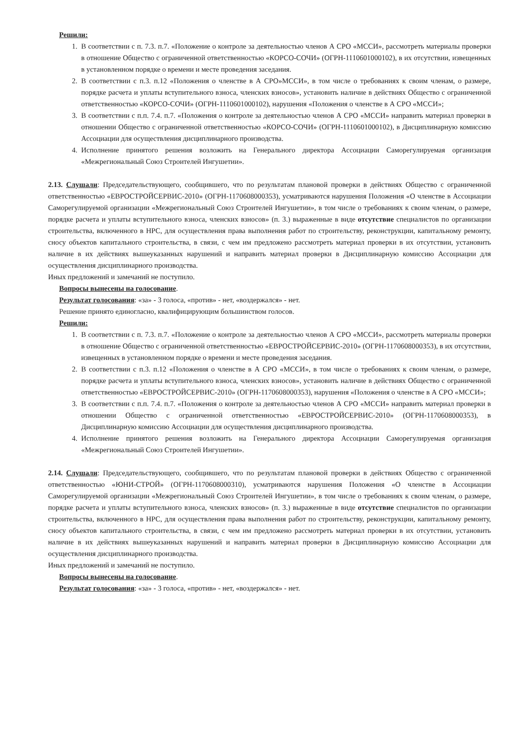Решили:
1. В соответствии с п. 7.3. п.7. «Положение о контроле за деятельностью членов А СРО «МССИ», рассмотреть материалы проверки в отношение Общество с ограниченной ответственностью «КОРСО-СОЧИ» (ОГРН-1110601000102), в их отсутствии, извещенных в установленном порядке о времени и месте проведения заседания.
2. В соответствии с п.3. п.12 «Положения о членстве в А СРО»МССИ», в том числе о требованиях к своим членам, о размере, порядке расчета и уплаты вступительного взноса, членских взносов», установить наличие в действиях Общество с ограниченной ответственностью «КОРСО-СОЧИ» (ОГРН-1110601000102), нарушения «Положения о членстве в А СРО «МССИ»;
3. В соответствии с п.п. 7.4. п.7. «Положения о контроле за деятельностью членов А СРО «МССИ» направить материал проверки в отношении Общество с ограниченной ответственностью «КОРСО-СОЧИ» (ОГРН-1110601000102), в Дисциплинарную комиссию Ассоциации для осуществления дисциплинарного производства.
4. Исполнение принятого решения возложить на Генерального директора Ассоциации Саморегулируемая организация «Межрегиональный Союз Строителей Ингушетии».
2.13. Слушали: Председательствующего, сообщившего, что по результатам плановой проверки в действиях Общество с ограниченной ответственностью «ЕВРОСТРОЙСЕРВИС-2010» (ОГРН-1170608000353), усматриваются нарушения Положения «О членстве в Ассоциации Саморегулируемой организации «Межрегиональный Союз Строителей Ингушетии», в том числе о требованиях к своим членам, о размере, порядке расчета и уплаты вступительного взноса, членских взносов» (п. 3.) выраженные в виде отсутствие специалистов по организации строительства, включенного в НРС, для осуществления права выполнения работ по строительству, реконструкции, капитальному ремонту, сносу объектов капитального строительства, в связи, с чем им предложено рассмотреть материал проверки в их отсутствии, установить наличие в их действиях вышеуказанных нарушений и направить материал проверки в Дисциплинарную комиссию Ассоциации для осуществления дисциплинарного производства.
Иных предложений и замечаний не поступило.
Вопросы вынесены на голосование.
Результат голосования: «за» - 3 голоса, «против» - нет, «воздержался» - нет.
Решение принято единогласно, квалифицирующим большинством голосов.
Решили:
1. В соответствии с п. 7.3. п.7. «Положение о контроле за деятельностью членов А СРО «МССИ», рассмотреть материалы проверки в отношение Общество с ограниченной ответственностью «ЕВРОСТРОЙСЕРВИС-2010» (ОГРН-1170608000353), в их отсутствии, извещенных в установленном порядке о времени и месте проведения заседания.
2. В соответствии с п.3. п.12 «Положения о членстве в А СРО «МССИ», в том числе о требованиях к своим членам, о размере, порядке расчета и уплаты вступительного взноса, членских взносов», установить наличие в действиях Общество с ограниченной ответственностью «ЕВРОСТРОЙСЕРВИС-2010» (ОГРН-1170608000353), нарушения «Положения о членстве в А СРО «МССИ»;
3. В соответствии с п.п. 7.4. п.7. «Положения о контроле за деятельностью членов А СРО «МССИ» направить материал проверки в отношении Общество с ограниченной ответственностью «ЕВРОСТРОЙСЕРВИС-2010» (ОГРН-1170608000353), в Дисциплинарную комиссию Ассоциации для осуществления дисциплинарного производства.
4. Исполнение принятого решения возложить на Генерального директора Ассоциации Саморегулируемая организация «Межрегиональный Союз Строителей Ингушетии».
2.14. Слушали: Председательствующего, сообщившего, что по результатам плановой проверки в действиях Общество с ограниченной ответственностью «ЮНИ-СТРОЙ» (ОГРН-1170608000310), усматриваются нарушения Положения «О членстве в Ассоциации Саморегулируемой организации «Межрегиональный Союз Строителей Ингушетии», в том числе о требованиях к своим членам, о размере, порядке расчета и уплаты вступительного взноса, членских взносов» (п. 3.) выраженные в виде отсутствие специалистов по организации строительства, включенного в НРС, для осуществления права выполнения работ по строительству, реконструкции, капитальному ремонту, сносу объектов капитального строительства, в связи, с чем им предложено рассмотреть материал проверки в их отсутствии, установить наличие в их действиях вышеуказанных нарушений и направить материал проверки в Дисциплинарную комиссию Ассоциации для осуществления дисциплинарного производства.
Иных предложений и замечаний не поступило.
Вопросы вынесены на голосование.
Результат голосования: «за» - 3 голоса, «против» - нет, «воздержался» - нет.